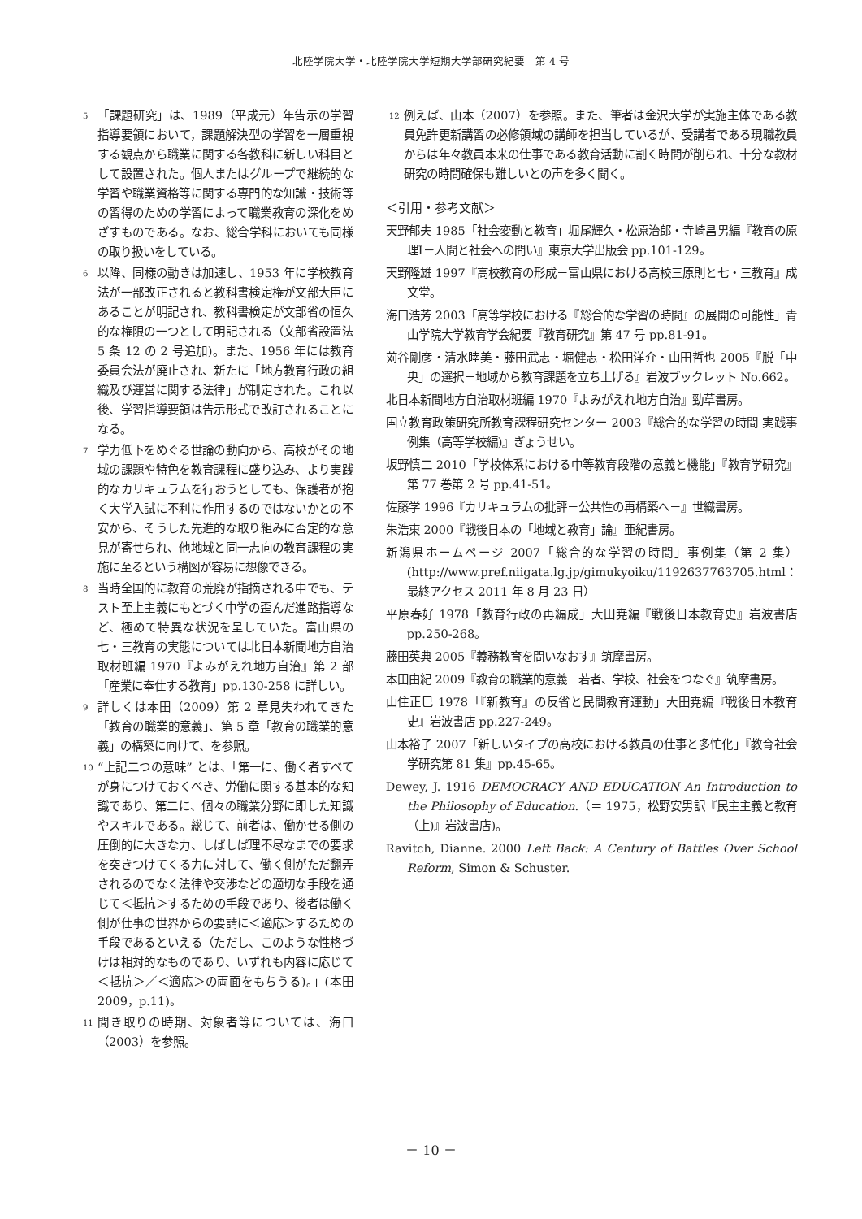北陸学院大学・北陸学院大学短期大学部研究紀要　第 4 号
<sup>5</sup>「課題研究」は、1989（平成元）年告示の学習指導要領において，課題解決型の学習を一層重視する観点から職業に関する各教科に新しい科目として設置された。個人またはグループで継続的な学習や職業資格等に関する専門的な知識・技術等の習得のための学習によって職業教育の深化をめざすものである。なお、総合学科においても同様の取り扱いをしている。
<sup>6</sup> 以降、同様の動きは加速し、1953 年に学校教育法が一部改正されると教科書検定権が文部大臣にあることが明記され、教科書検定が文部省の恒久的な権限の一つとして明記される（文部省設置法 5 条 12 の 2 号追加)。また、1956 年には教育委員会法が廃止され、新たに「地方教育行政の組織及び運営に関する法律」が制定された。これ以後、学習指導要領は告示形式で改訂されることになる。
<sup>7</sup> 学力低下をめぐる世論の動向から、高校がその地域の課題や特色を教育課程に盛り込み、より実践的なカリキュラムを行おうとしても、保護者が抱く大学入試に不利に作用するのではないかとの不安から、そうした先進的な取り組みに否定的な意見が寄せられ、他地域と同一志向の教育課程の実施に至るという構図が容易に想像できる。
<sup>8</sup> 当時全国的に教育の荒廃が指摘される中でも、テスト至上主義にもとづく中学の歪んだ進路指導など、極めて特異な状況を呈していた。富山県の七・三教育の実態については北日本新聞地方自治取材班編 1970『よみがえれ地方自治』第 2 部「産業に奉仕する教育」pp.130-258 に詳しい。
<sup>9</sup> 詳しくは本田（2009）第 2 章見失われてきた「教育の職業的意義」、第 5 章「教育の職業的意義」の構築に向けて、を参照。
<sup>10</sup> “上記二つの意味” とは、「第一に、働く者すべてが身につけておくべき、労働に関する基本的な知識であり、第二に、個々の職業分野に即した知識やスキルである。総じて、前者は、働かせる側の圧倒的に大きな力、しばしば理不尽なまでの要求を突きつけてくる力に対して、働く側がただ翻弄されるのでなく法律や交渉などの適切な手段を通じて＜抵抗＞するための手段であり、後者は働く側が仕事の世界からの要請に＜適応＞するための手段であるといえる（ただし、このような性格づけは相対的なものであり、いずれも内容に応じて＜抵抗＞／＜適応＞の両面をもちうる)。」(本田 2009，p.11)。
<sup>11</sup> 聞き取りの時期、対象者等については、海口（2003）を参照。
<sup>12</sup> 例えば、山本（2007）を参照。また、筆者は金沢大学が実施主体である教員免許更新講習の必修領域の講師を担当しているが、受講者である現職教員からは年々教員本来の仕事である教育活動に割く時間が削られ、十分な教材研究の時間確保も難しいとの声を多く聞く。
＜引用・参考文献＞
天野郁夫 1985「社会変動と教育」堀尾輝久・松原治郎・寺崎昌男編『教育の原理Ⅰ－人間と社会への問い』東京大学出版会 pp.101-129。
天野隆雄 1997『高校教育の形成－富山県における高校三原則と七・三教育』成文堂。
海口浩芳 2003「高等学校における『総合的な学習の時間』の展開の可能性」青山学院大学教育学会紀要『教育研究』第 47 号 pp.81-91。
苅谷剛彦・清水睦美・藤田武志・堀健志・松田洋介・山田哲也 2005『脱「中央」の選択－地域から教育課題を立ち上げる』岩波ブックレット No.662。
北日本新聞地方自治取材班編 1970『よみがえれ地方自治』勁草書房。
国立教育政策研究所教育課程研究センター 2003『総合的な学習の時間 実践事例集（高等学校編)』ぎょうせい。
坂野慎二 2010「学校体系における中等教育段階の意義と機能」『教育学研究』第 77 巻第 2 号 pp.41-51。
佐藤学 1996『カリキュラムの批評－公共性の再構築へ－』世織書房。
朱浩東 2000『戦後日本の「地域と教育」論』亜紀書房。
新潟県ホームページ 2007「総合的な学習の時間」事例集（第 2 集）(http://www.pref.niigata.lg.jp/gimukyoiku/1192637763705.html：最終アクセス 2011 年 8 月 23 日）
平原春好 1978「教育行政の再編成」大田尭編『戦後日本教育史』岩波書店 pp.250-268。
藤田英典 2005『義務教育を問いなおす』筑摩書房。
本田由紀 2009『教育の職業的意義－若者、学校、社会をつなぐ』筑摩書房。
山住正巳 1978「『新教育』の反省と民間教育運動」大田尭編『戦後日本教育史』岩波書店 pp.227-249。
山本裕子 2007「新しいタイプの高校における教員の仕事と多忙化」『教育社会学研究第 81 集』pp.45-65。
Dewey, J. 1916 DEMOCRACY AND EDUCATION An Introduction to the Philosophy of Education.（＝ 1975，松野安男訳『民主主義と教育（上)』岩波書店)。
Ravitch, Dianne. 2000 Left Back: A Century of Battles Over School Reform, Simon & Schuster.
－ 10 －